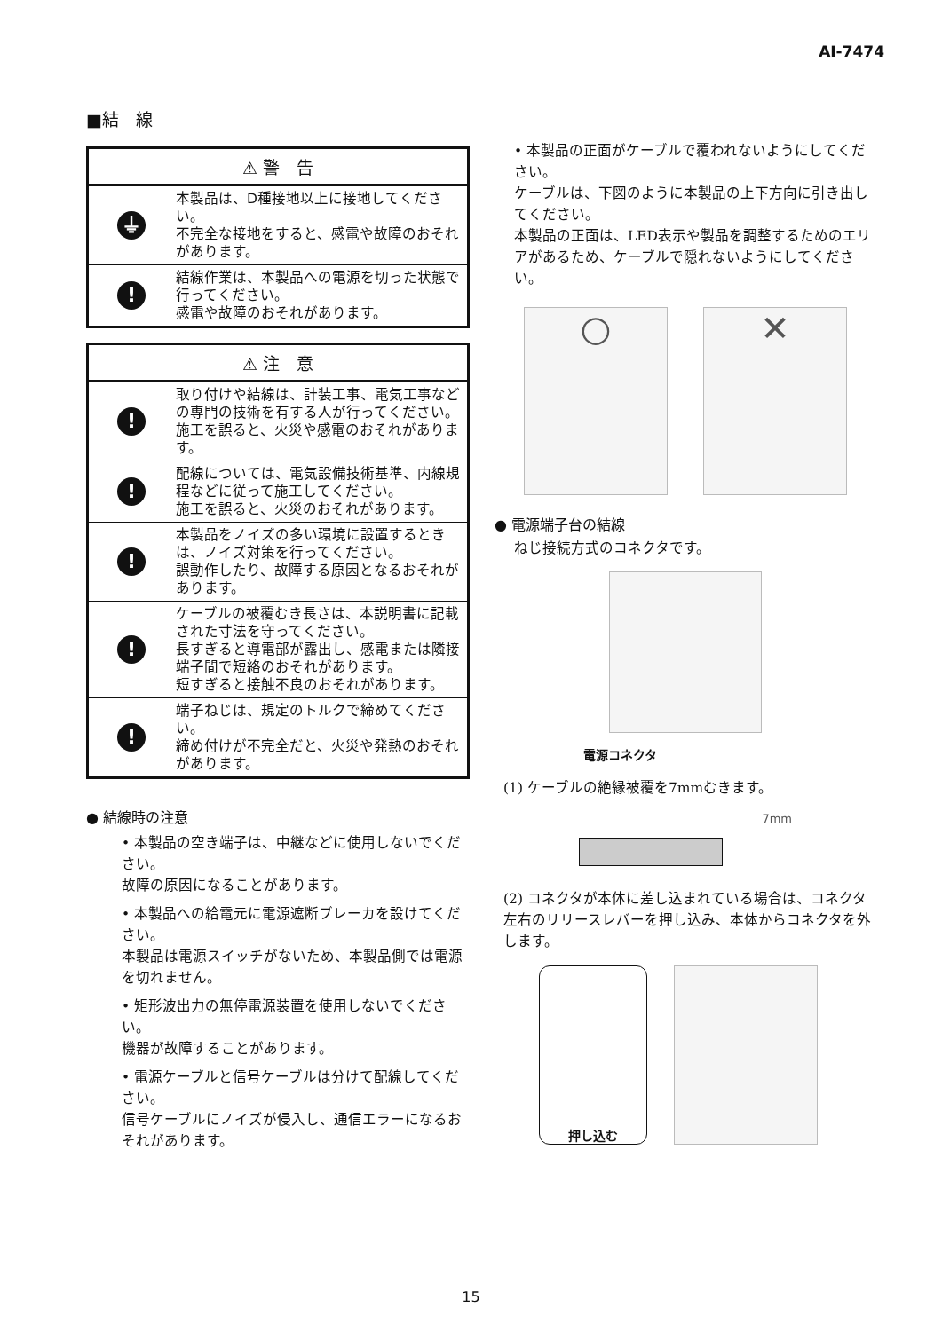AI-7474
■結　線
⚠ 警　告
⏚
本製品は、D種接地以上に接地してください。
不完全な接地をすると、感電や故障のおそれがあります。
!
結線作業は、本製品への電源を切った状態で行ってください。
感電や故障のおそれがあります。
⚠ 注　意
!
取り付けや結線は、計装工事、電気工事などの専門の技術を有する人が行ってください。
施工を誤ると、火災や感電のおそれがあります。
!
配線については、電気設備技術基準、内線規程などに従って施工してください。
施工を誤ると、火災のおそれがあります。
!
本製品をノイズの多い環境に設置するときは、ノイズ対策を行ってください。
誤動作したり、故障する原因となるおそれがあります。
!
ケーブルの被覆むき長さは、本説明書に記載された寸法を守ってください。
長すぎると導電部が露出し、感電または隣接端子間で短絡のおそれがあります。
短すぎると接触不良のおそれがあります。
!
端子ねじは、規定のトルクで締めてください。
締め付けが不完全だと、火災や発熱のおそれがあります。
● 結線時の注意
• 本製品の空き端子は、中継などに使用しないでください。
故障の原因になることがあります。
• 本製品への給電元に電源遮断ブレーカを設けてください。
本製品は電源スイッチがないため、本製品側では電源を切れません。
• 矩形波出力の無停電源装置を使用しないでください。
機器が故障することがあります。
• 電源ケーブルと信号ケーブルは分けて配線してください。
信号ケーブルにノイズが侵入し、通信エラーになるおそれがあります。
• 本製品の正面がケーブルで覆われないようにしてください。
ケーブルは、下図のように本製品の上下方向に引き出してください。
本製品の正面は、LED表示や製品を調整するためのエリアがあるため、ケーブルで隠れないようにしてください。
○ ✕
● 電源端子台の結線
ねじ接続方式のコネクタです。
電源コネクタ
(1) ケーブルの絶縁被覆を7mmむきます。
7mm
(2) コネクタが本体に差し込まれている場合は、コネクタ左右のリリースレバーを押し込み、本体からコネクタを外します。
押し込む
15